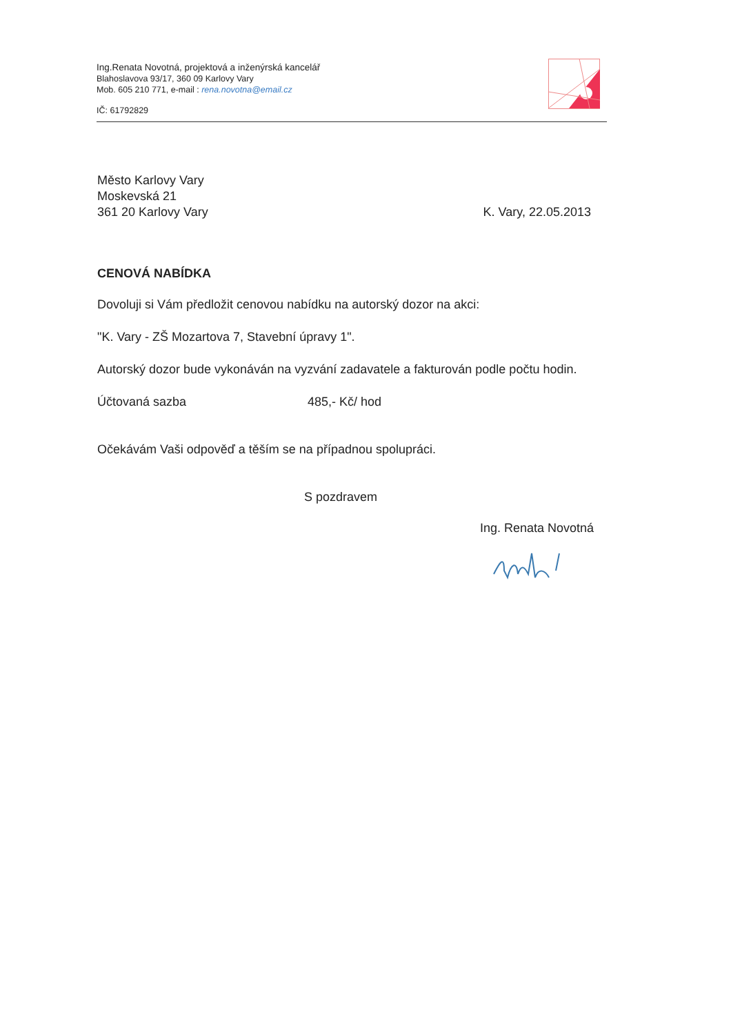Ing.Renata Novotná, projektová a inženýrská kancelář
Blahoslavova 93/17, 360 09 Karlovy Vary
Mob. 605 210 771, e-mail : rena.novotna@email.cz
IČ: 61792829
Město Karlovy Vary
Moskevská 21
361 20 Karlovy Vary
K. Vary, 22.05.2013
CENOVÁ NABÍDKA
Dovoluji si Vám předložit cenovou nabídku na autorský dozor na akci:
"K. Vary - ZŠ Mozartova 7, Stavební úpravy 1".
Autorský dozor bude vykonáván na vyzvání zadavatele a fakturován podle počtu hodin.
Účtovaná sazba 485,- Kč/ hod
Očekávám Vaši odpověď a těším se na případnou spolupráci.
S pozdravem
Ing. Renata Novotná